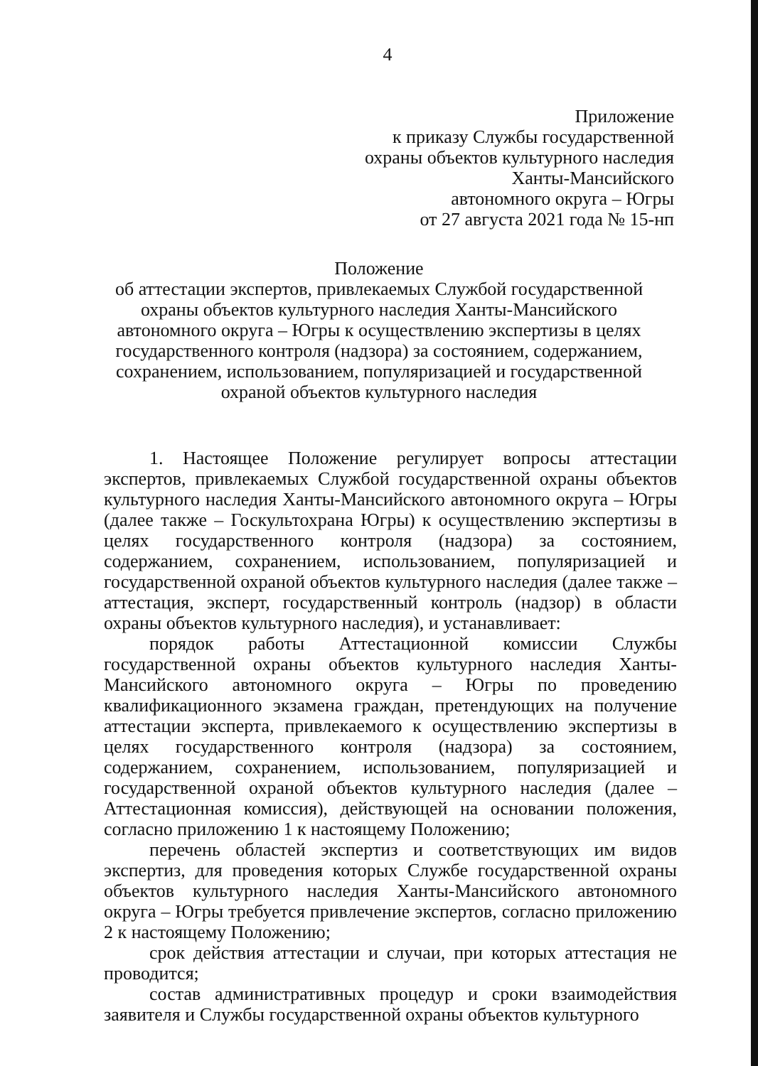4
Приложение
к приказу Службы государственной
охраны объектов культурного наследия
Ханты-Мансийского
автономного округа – Югры
от 27 августа 2021 года № 15-нп
Положение
об аттестации экспертов, привлекаемых Службой государственной охраны объектов культурного наследия Ханты-Мансийского автономного округа – Югры к осуществлению экспертизы в целях государственного контроля (надзора) за состоянием, содержанием, сохранением, использованием, популяризацией и государственной охраной объектов культурного наследия
1. Настоящее Положение регулирует вопросы аттестации экспертов, привлекаемых Службой государственной охраны объектов культурного наследия Ханты-Мансийского автономного округа – Югры (далее также – Госкультохрана Югры) к осуществлению экспертизы в целях государственного контроля (надзора) за состоянием, содержанием, сохранением, использованием, популяризацией и государственной охраной объектов культурного наследия (далее также – аттестация, эксперт, государственный контроль (надзор) в области охраны объектов культурного наследия), и устанавливает:
порядок работы Аттестационной комиссии Службы государственной охраны объектов культурного наследия Ханты-Мансийского автономного округа – Югры по проведению квалификационного экзамена граждан, претендующих на получение аттестации эксперта, привлекаемого к осуществлению экспертизы в целях государственного контроля (надзора) за состоянием, содержанием, сохранением, использованием, популяризацией и государственной охраной объектов культурного наследия (далее – Аттестационная комиссия), действующей на основании положения, согласно приложению 1 к настоящему Положению;
перечень областей экспертиз и соответствующих им видов экспертиз, для проведения которых Службе государственной охраны объектов культурного наследия Ханты-Мансийского автономного округа – Югры требуется привлечение экспертов, согласно приложению 2 к настоящему Положению;
срок действия аттестации и случаи, при которых аттестация не проводится;
состав административных процедур и сроки взаимодействия заявителя и Службы государственной охраны объектов культурного